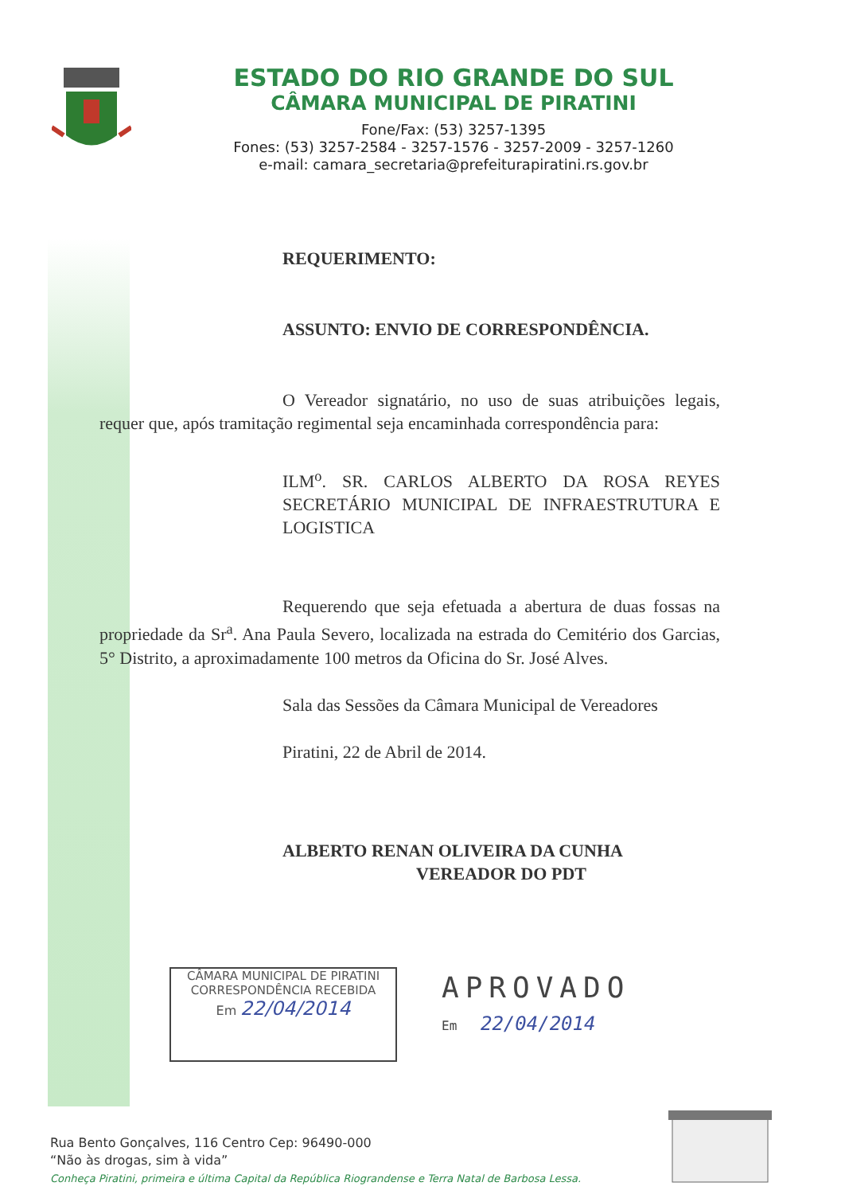ESTADO DO RIO GRANDE DO SUL
CÂMARA MUNICIPAL DE PIRATINI
Fone/Fax: (53) 3257-1395
Fones: (53) 3257-2584 - 3257-1576 - 3257-2009 - 3257-1260
e-mail: camara_secretaria@prefeiturapiratini.rs.gov.br
REQUERIMENTO:
ASSUNTO: ENVIO DE CORRESPONDÊNCIA.
O Vereador signatário, no uso de suas atribuições legais, requer que, após tramitação regimental seja encaminhada correspondência para:
ILM<sup>o</sup>. SR. CARLOS ALBERTO DA ROSA REYES SECRETÁRIO MUNICIPAL DE INFRAESTRUTURA E LOGISTICA
Requerendo que seja efetuada a abertura de duas fossas na propriedade da Sr<sup>a</sup>. Ana Paula Severo, localizada na estrada do Cemitério dos Garcias, 5° Distrito, a aproximadamente 100 metros da Oficina do Sr. José Alves.
Sala das Sessões da Câmara Municipal de Vereadores
Piratini, 22 de Abril de 2014.
ALBERTO RENAN OLIVEIRA DA CUNHA
VEREADOR DO PDT
CÂMARA MUNICIPAL DE PIRATINI
CORRESPONDÊNCIA RECEBIDA
Em 22/04/2014
APROVADO
Em 22/04/2014
Rua Bento Gonçalves, 116 Centro Cep: 96490-000
“Não às drogas, sim à vida”
Conheça Piratini, primeira e última Capital da República Riograndense e Terra Natal de Barbosa Lessa.